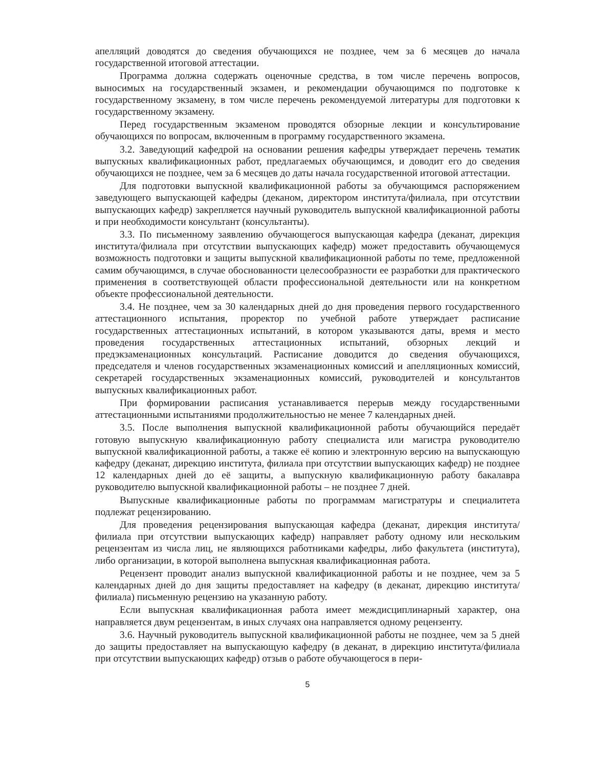апелляций доводятся до сведения обучающихся не позднее, чем за 6 месяцев до начала государственной итоговой аттестации.
Программа должна содержать оценочные средства, в том числе перечень вопросов, выносимых на государственный экзамен, и рекомендации обучающимся по подготовке к государственному экзамену, в том числе перечень рекомендуемой литературы для подготовки к государственному экзамену.
Перед государственным экзаменом проводятся обзорные лекции и консультирование обучающихся по вопросам, включенным в программу государственного экзамена.
3.2. Заведующий кафедрой на основании решения кафедры утверждает перечень тематик выпускных квалификационных работ, предлагаемых обучающимся, и доводит его до сведения обучающихся не позднее, чем за 6 месяцев до даты начала государственной итоговой аттестации.
Для подготовки выпускной квалификационной работы за обучающимся распоряжением заведующего выпускающей кафедры (деканом, директором института/филиала, при отсутствии выпускающих кафедр) закрепляется научный руководитель выпускной квалификационной работы и при необходимости консультант (консультанты).
3.3. По письменному заявлению обучающегося выпускающая кафедра (деканат, дирекция института/филиала при отсутствии выпускающих кафедр) может предоставить обучающемуся возможность подготовки и защиты выпускной квалификационной работы по теме, предложенной самим обучающимся, в случае обоснованности целесообразности ее разработки для практического применения в соответствующей области профессиональной деятельности или на конкретном объекте профессиональной деятельности.
3.4. Не позднее, чем за 30 календарных дней до дня проведения первого государственного аттестационного испытания, проректор по учебной работе утверждает расписание государственных аттестационных испытаний, в котором указываются даты, время и место проведения государственных аттестационных испытаний, обзорных лекций и предэкзаменационных консультаций. Расписание доводится до сведения обучающихся, председателя и членов государственных экзаменационных комиссий и апелляционных комиссий, секретарей государственных экзаменационных комиссий, руководителей и консультантов выпускных квалификационных работ.
При формировании расписания устанавливается перерыв между государственными аттестационными испытаниями продолжительностью не менее 7 календарных дней.
3.5. После выполнения выпускной квалификационной работы обучающийся передаёт готовую выпускную квалификационную работу специалиста или магистра руководителю выпускной квалификационной работы, а также её копию и электронную версию на выпускающую кафедру (деканат, дирекцию института, филиала при отсутствии выпускающих кафедр) не позднее 12 календарных дней до её защиты, а выпускную квалификационную работу бакалавра руководителю выпускной квалификационной работы – не позднее 7 дней.
Выпускные квалификационные работы по программам магистратуры и специалитета подлежат рецензированию.
Для проведения рецензирования выпускающая кафедра (деканат, дирекция института/филиала при отсутствии выпускающих кафедр) направляет работу одному или нескольким рецензентам из числа лиц, не являющихся работниками кафедры, либо факультета (института), либо организации, в которой выполнена выпускная квалификационная работа.
Рецензент проводит анализ выпускной квалификационной работы и не позднее, чем за 5 календарных дней до дня защиты предоставляет на кафедру (в деканат, дирекцию института/филиала) письменную рецензию на указанную работу.
Если выпускная квалификационная работа имеет междисциплинарный характер, она направляется двум рецензентам, в иных случаях она направляется одному рецензенту.
3.6. Научный руководитель выпускной квалификационной работы не позднее, чем за 5 дней до защиты предоставляет на выпускающую кафедру (в деканат, в дирекцию института/филиала при отсутствии выпускающих кафедр) отзыв о работе обучающегося в пери-
5